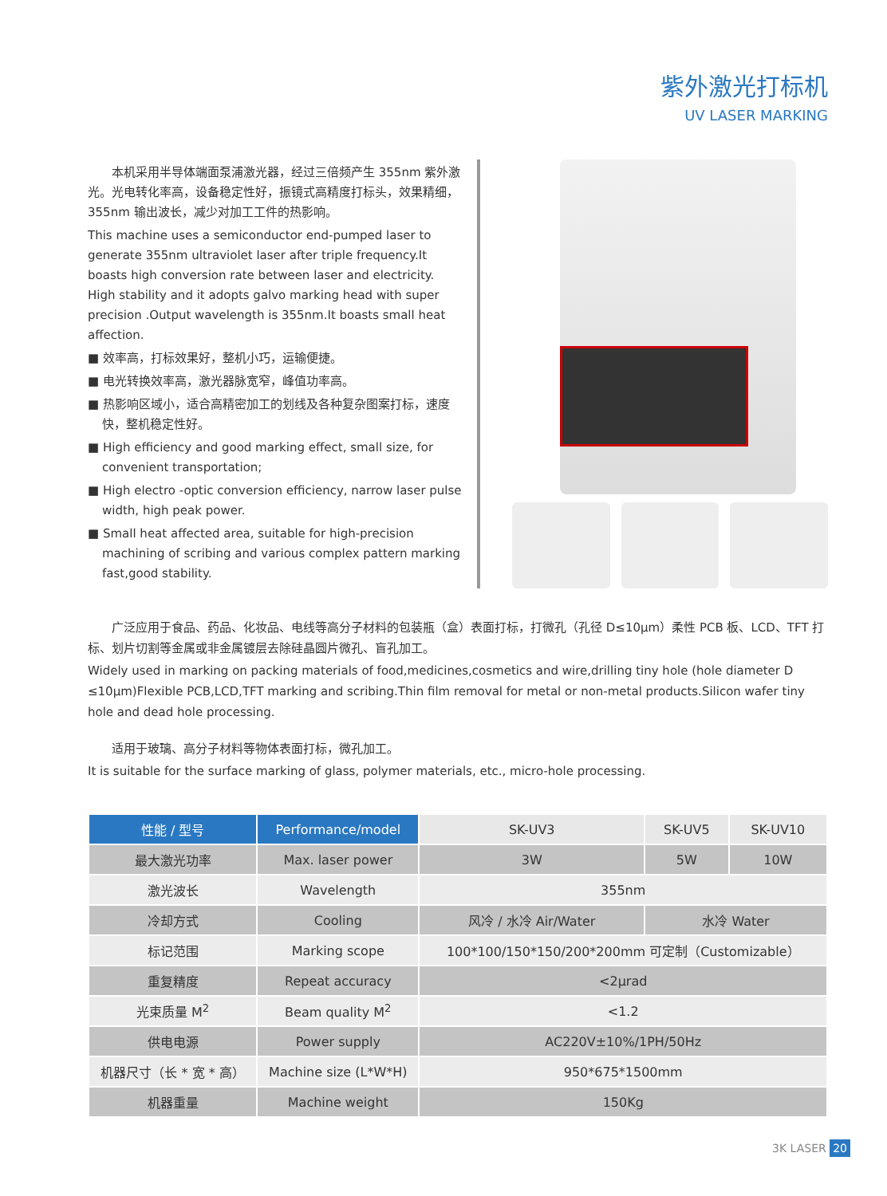紫外激光打标机
UV LASER MARKING
本机采用半导体端面泵浦激光器，经过三倍频产生 355nm 紫外激光。光电转化率高，设备稳定性好，振镜式高精度打标头，效果精细，355nm 输出波长，减少对加工工件的热影响。
This machine uses a semiconductor end-pumped laser to generate 355nm ultraviolet laser after triple frequency.It boasts high conversion rate between laser and electricity. High stability and it adopts galvo marking head with super precision .Output wavelength is 355nm.It boasts small heat affection.
■ 效率高，打标效果好，整机小巧，运输便捷。
■ 电光转换效率高，激光器脉宽窄，峰值功率高。
■ 热影响区域小，适合高精密加工的划线及各种复杂图案打标，速度快，整机稳定性好。
■ High efficiency and good marking effect, small size, for convenient transportation;
■ High electro -optic conversion efficiency, narrow laser pulse width, high peak power.
■ Small heat affected area, suitable for high-precision machining of scribing and various complex pattern marking fast,good stability.
广泛应用于食品、药品、化妆品、电线等高分子材料的包装瓶（盒）表面打标，打微孔（孔径 D≤10μm）柔性 PCB 板、LCD、TFT 打标、划片切割等金属或非金属镀层去除硅晶圆片微孔、盲孔加工。
Widely used in marking on packing materials of food,medicines,cosmetics and wire,drilling tiny hole (hole diameter D ≤10μm)Flexible PCB,LCD,TFT marking and scribing.Thin film removal for metal or non-metal products.Silicon wafer tiny hole and dead hole processing.
适用于玻璃、高分子材料等物体表面打标，微孔加工。
It is suitable for the surface marking of glass, polymer materials, etc., micro-hole processing.
| 性能 / 型号 | Performance/model | SK-UV3 | SK-UV5 | SK-UV10 |
| --- | --- | --- | --- | --- |
| 最大激光功率 | Max. laser power | 3W | 5W | 10W |
| 激光波长 | Wavelength | 355nm | | |
| 冷却方式 | Cooling | 风冷 / 水冷 Air/Water | 水冷 Water | |
| 标记范围 | Marking scope | 100*100/150*150/200*200mm 可定制（Customizable） | | |
| 重复精度 | Repeat accuracy | <2μrad | | |
| 光束质量 M<sup>2</sup> | Beam quality M<sup>2</sup> | <1.2 | | |
| 供电电源 | Power supply | AC220V±10%/1PH/50Hz | | |
| 机器尺寸（长 * 宽 * 高） | Machine size (L*W*H) | 950*675*1500mm | | |
| 机器重量 | Machine weight | 150Kg | | |
3K LASER 20